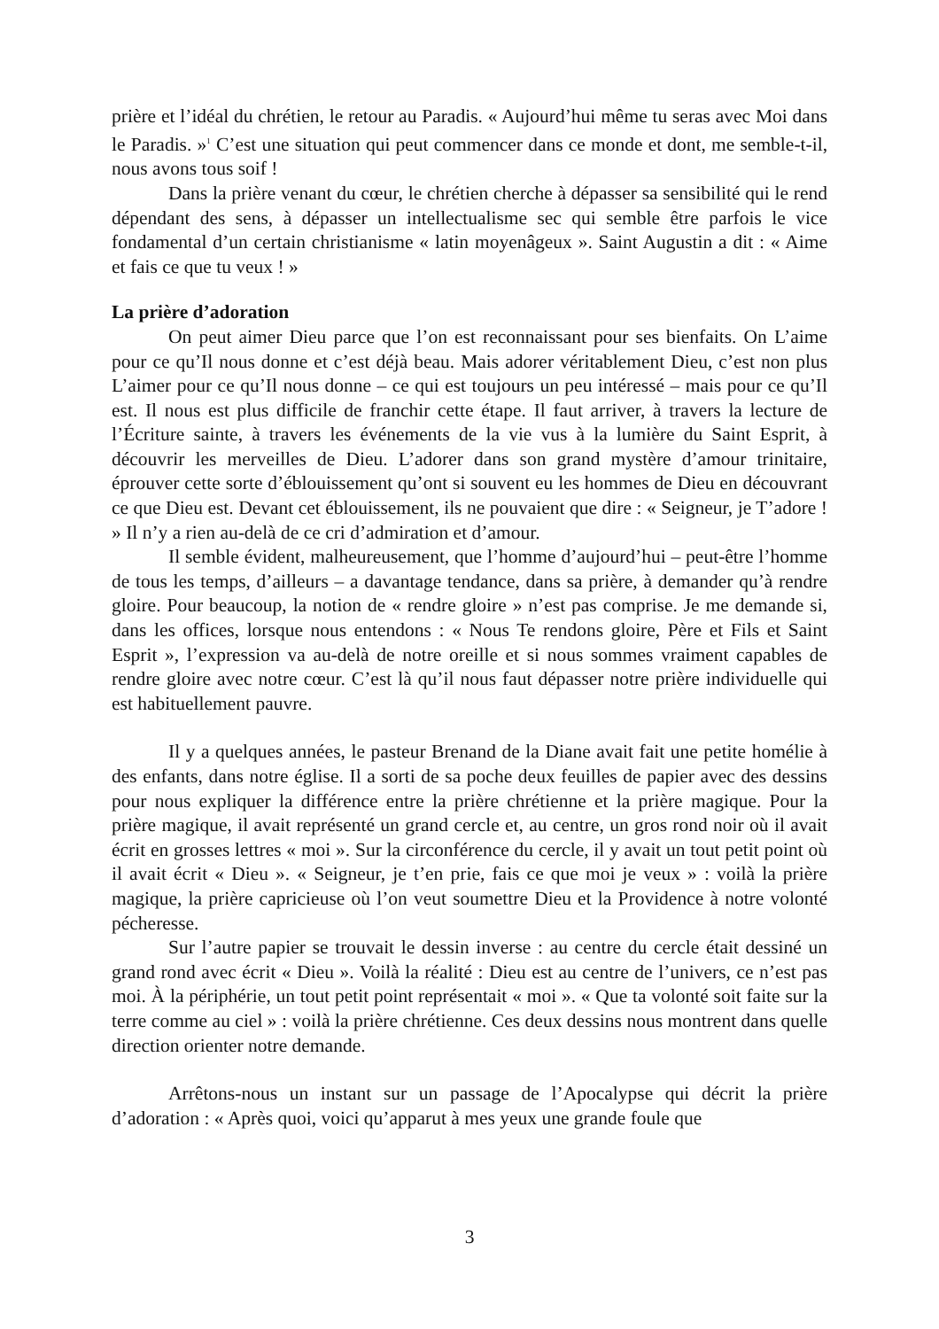prière et l’idéal du chrétien, le retour au Paradis. « Aujourd’hui même tu seras avec Moi dans le Paradis. »<sup>1</sup> C’est une situation qui peut commencer dans ce monde et dont, me semble-t-il, nous avons tous soif !
Dans la prière venant du cœur, le chrétien cherche à dépasser sa sensibilité qui le rend dépendant des sens, à dépasser un intellectualisme sec qui semble être parfois le vice fondamental d’un certain christianisme « latin moyenâgeux ». Saint Augustin a dit : « Aime et fais ce que tu veux ! »
La prière d’adoration
On peut aimer Dieu parce que l’on est reconnaissant pour ses bienfaits. On L’aime pour ce qu’Il nous donne et c’est déjà beau. Mais adorer véritablement Dieu, c’est non plus L’aimer pour ce qu’Il nous donne – ce qui est toujours un peu intéressé – mais pour ce qu’Il est. Il nous est plus difficile de franchir cette étape. Il faut arriver, à travers la lecture de l’Écriture sainte, à travers les événements de la vie vus à la lumière du Saint Esprit, à découvrir les merveilles de Dieu. L’adorer dans son grand mystère d’amour trinitaire, éprouver cette sorte d’éblouissement qu’ont si souvent eu les hommes de Dieu en découvrant ce que Dieu est. Devant cet éblouissement, ils ne pouvaient que dire : « Seigneur, je T’adore ! » Il n’y a rien au-delà de ce cri d’admiration et d’amour.
Il semble évident, malheureusement, que l’homme d’aujourd’hui – peut-être l’homme de tous les temps, d’ailleurs – a davantage tendance, dans sa prière, à demander qu’à rendre gloire. Pour beaucoup, la notion de « rendre gloire » n’est pas comprise. Je me demande si, dans les offices, lorsque nous entendons : « Nous Te rendons gloire, Père et Fils et Saint Esprit », l’expression va au-delà de notre oreille et si nous sommes vraiment capables de rendre gloire avec notre cœur. C’est là qu’il nous faut dépasser notre prière individuelle qui est habituellement pauvre.
Il y a quelques années, le pasteur Brenand de la Diane avait fait une petite homélie à des enfants, dans notre église. Il a sorti de sa poche deux feuilles de papier avec des dessins pour nous expliquer la différence entre la prière chrétienne et la prière magique. Pour la prière magique, il avait représenté un grand cercle et, au centre, un gros rond noir où il avait écrit en grosses lettres « moi ». Sur la circonférence du cercle, il y avait un tout petit point où il avait écrit « Dieu ». « Seigneur, je t’en prie, fais ce que moi je veux » : voilà la prière magique, la prière capricieuse où l’on veut soumettre Dieu et la Providence à notre volonté pécheresse.
Sur l’autre papier se trouvait le dessin inverse : au centre du cercle était dessiné un grand rond avec écrit « Dieu ». Voilà la réalité : Dieu est au centre de l’univers, ce n’est pas moi. À la périphérie, un tout petit point représentait « moi ». « Que ta volonté soit faite sur la terre comme au ciel » : voilà la prière chrétienne. Ces deux dessins nous montrent dans quelle direction orienter notre demande.
Arrêtons-nous un instant sur un passage de l’Apocalypse qui décrit la prière d’adoration : « Après quoi, voici qu’apparut à mes yeux une grande foule que
3